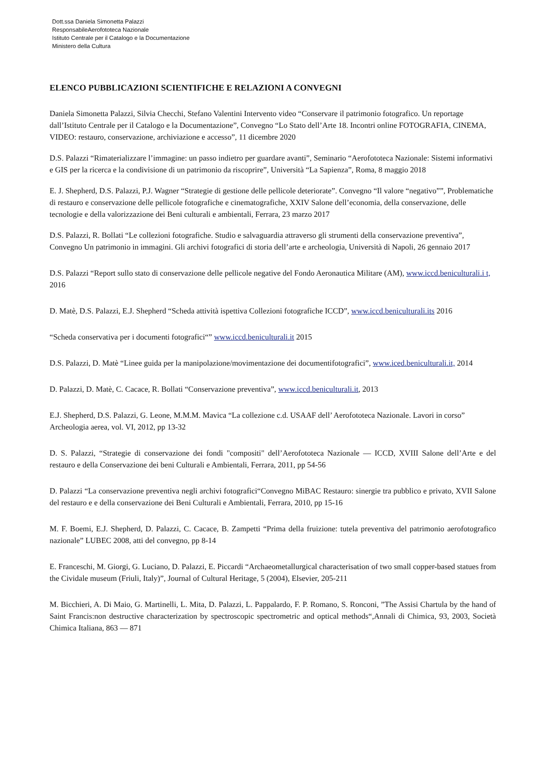Dott.ssa Daniela Simonetta Palazzi
ResponsabileAerofototeca Nazionale
Istituto Centrale per il Catalogo e la Documentazione
Ministero della Cultura
ELENCO PUBBLICAZIONI SCIENTIFICHE E RELAZIONI A CONVEGNI
Daniela Simonetta Palazzi, Silvia Checchi, Stefano Valentini Intervento video “Conservare il patrimonio fotografico. Un reportage dall’Istituto Centrale per il Catalogo e la Documentazione”, Convegno “Lo Stato dell’Arte 18. Incontri online FOTOGRAFIA, CINEMA, VIDEO: restauro, conservazione, archiviazione e accesso”, 11 dicembre 2020
D.S. Palazzi “Rimaterializzare l’immagine: un passo indietro per guardare avanti”, Seminario “Aerofototeca Nazionale: Sistemi informativi e GIS per la ricerca e la condivisione di un patrimonio da riscoprire”, Università “La Sapienza”, Roma, 8 maggio 2018
E. J. Shepherd, D.S. Palazzi, P.J. Wagner “Strategie di gestione delle pellicole deteriorate”. Convegno “Il valore “negativo””, Problematiche di restauro e conservazione delle pellicole fotografiche e cinematografiche, XXIV Salone dell’economia, della conservazione, delle tecnologie e della valorizzazione dei Beni culturali e ambientali, Ferrara, 23 marzo 2017
D.S. Palazzi, R. Bollati “Le collezioni fotografiche. Studio e salvaguardia attraverso gli strumenti della conservazione preventiva”, Convegno Un patrimonio in immagini. Gli archivi fotografici di storia dell’arte e archeologia, Università di Napoli, 26 gennaio 2017
D.S. Palazzi “Report sullo stato di conservazione delle pellicole negative del Fondo Aeronautica Militare (AM), www.iccd.beniculturali.i t, 2016
D. Matè, D.S. Palazzi, E.J. Shepherd “Scheda attività ispettiva Collezioni fotografiche ICCD”, www.iccd.beniculturali.its 2016
“Scheda conservativa per i documenti fotografici“” www.iccd.beniculturali.it 2015
D.S. Palazzi, D. Matè “Linee guida per la manipolazione/movimentazione dei documentifotografici”, www.iced.beniculturali.it, 2014
D. Palazzi, D. Matè, C. Cacace, R. Bollati “Conservazione preventiva”, www.iccd.beniculturali.it, 2013
E.J. Shepherd, D.S. Palazzi, G. Leone, M.M.M. Mavica “La collezione c.d. USAAF dell’ Aerofototeca Nazionale. Lavori in corso” Archeologia aerea, vol. VI, 2012, pp 13-32
D. S. Palazzi, “Strategie di conservazione dei fondi "compositi" dell’Aerofototeca Nazionale — ICCD, XVIII Salone dell’Arte e del restauro e della Conservazione dei beni Culturali e Ambientali, Ferrara, 2011, pp 54-56
D. Palazzi “La conservazione preventiva negli archivi fotografici“Convegno MiBAC Restauro: sinergie tra pubblico e privato, XVII Salone del restauro e e della conservazione dei Beni Culturali e Ambientali, Ferrara, 2010, pp 15-16
M. F. Boemi, E.J. Shepherd, D. Palazzi, C. Cacace, B. Zampetti “Prima della fruizione: tutela preventiva del patrimonio aerofotografico nazionale” LUBEC 2008, atti del convegno, pp 8-14
E. Franceschi, M. Giorgi, G. Luciano, D. Palazzi, E. Piccardi “Archaeometallurgical characterisation of two small copper-based statues from the Cividale museum (Friuli, Italy)”, Journal of Cultural Heritage, 5 (2004), Elsevier, 205-211
M. Bicchieri, A. Di Maio, G. Martinelli, L. Mita, D. Palazzi, L. Pappalardo, F. P. Romano, S. Ronconi, ”The Assisi Chartula by the hand of Saint Francis:non destructive characterization by spectroscopic spectrometric and optical methods“,Annali di Chimica, 93, 2003, Società Chimica Italiana, 863 — 871